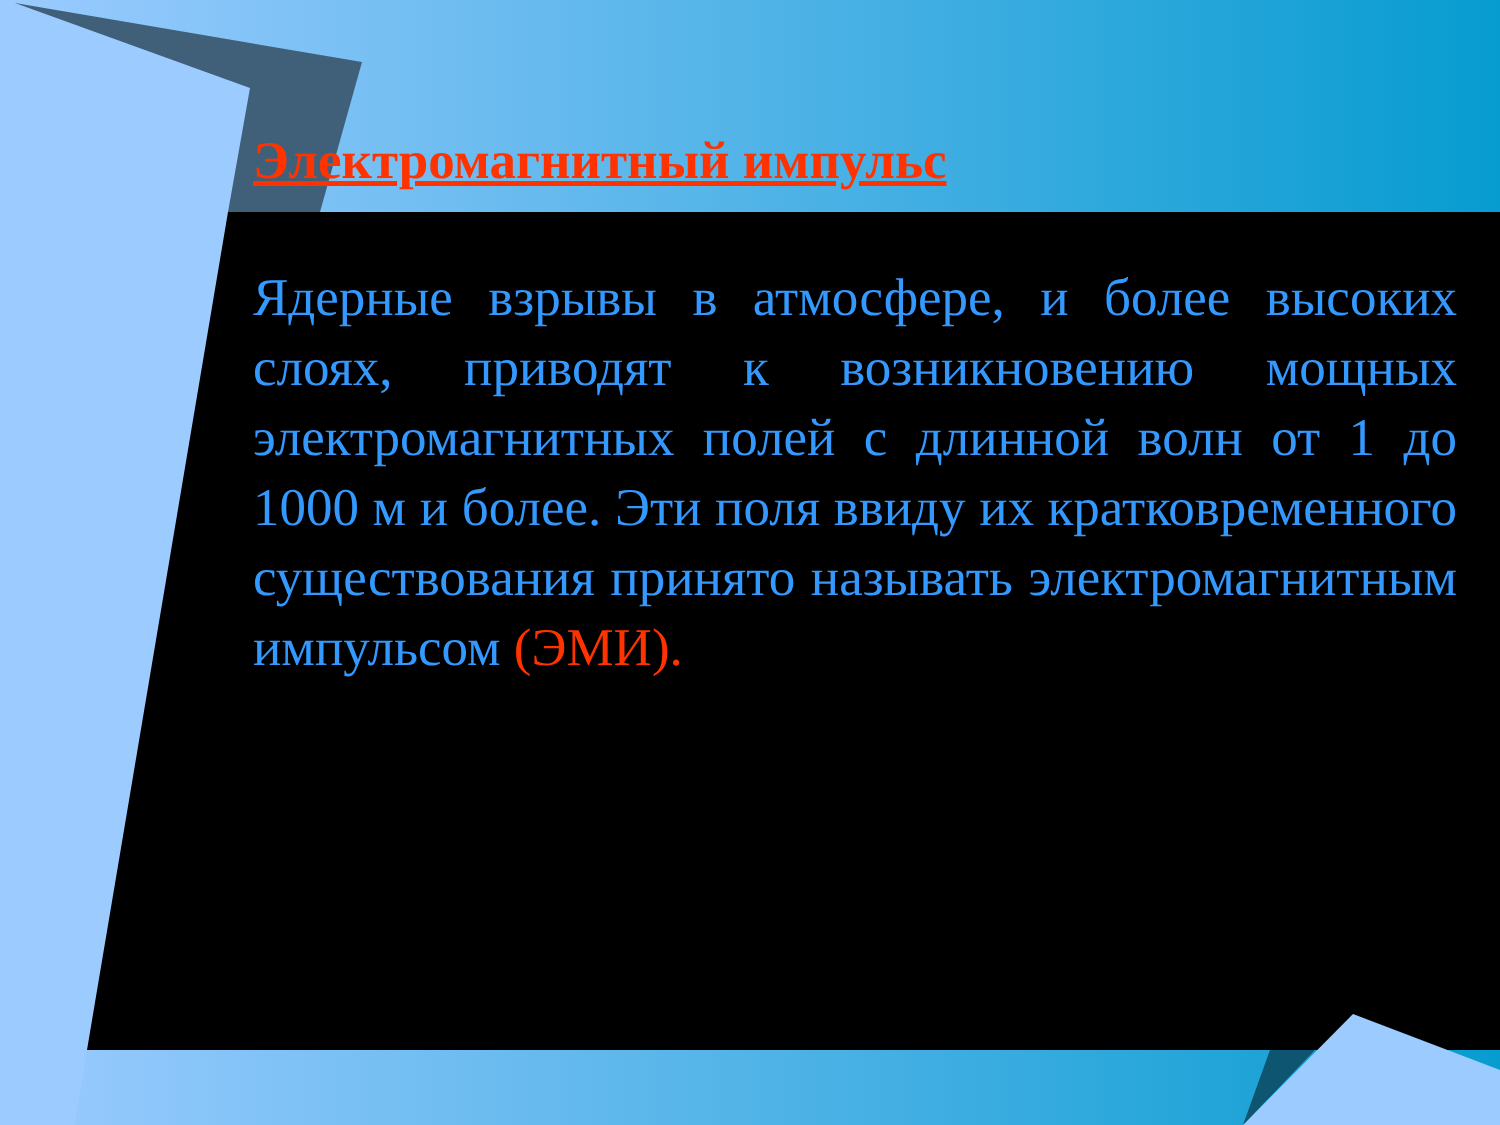Электромагнитный импульс
Ядерные взрывы в атмосфере, и более высоких слоях, приводят к возникновению мощных электромагнитных полей с длинной волн от 1 до 1000 м и более. Эти поля ввиду их кратковременного существования принято называть электромагнитным импульсом (ЭМИ).